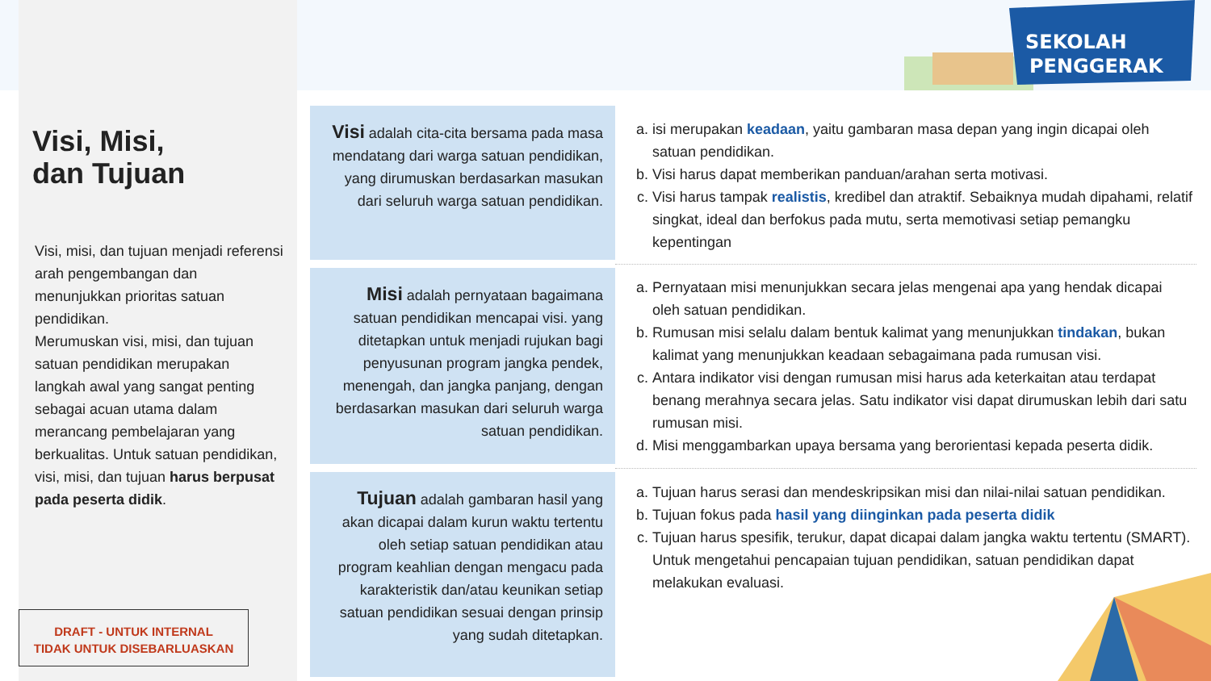SEKOLAH
PENGGERAK
Visi, Misi,
dan Tujuan
Visi, misi, dan tujuan menjadi referensi arah pengembangan dan menunjukkan prioritas satuan pendidikan.
Merumuskan visi, misi, dan tujuan satuan pendidikan merupakan langkah awal yang sangat penting sebagai acuan utama dalam merancang pembelajaran yang berkualitas. Untuk satuan pendidikan, visi, misi, dan tujuan harus berpusat pada peserta didik.
DRAFT - UNTUK INTERNAL
TIDAK UNTUK DISEBARLUASKAN
Visi adalah cita-cita bersama pada masa mendatang dari warga satuan pendidikan, yang dirumuskan berdasarkan masukan dari seluruh warga satuan pendidikan.
Misi adalah pernyataan bagaimana satuan pendidikan mencapai visi. yang ditetapkan untuk menjadi rujukan bagi penyusunan program jangka pendek, menengah, dan jangka panjang, dengan berdasarkan masukan dari seluruh warga satuan pendidikan.
Tujuan adalah gambaran hasil yang akan dicapai dalam kurun waktu tertentu oleh setiap satuan pendidikan atau program keahlian dengan mengacu pada karakteristik dan/atau keunikan setiap satuan pendidikan sesuai dengan prinsip yang sudah ditetapkan.
a. isi merupakan keadaan, yaitu gambaran masa depan yang ingin dicapai oleh satuan pendidikan.
b. Visi harus dapat memberikan panduan/arahan serta motivasi.
c. Visi harus tampak realistis, kredibel dan atraktif. Sebaiknya mudah dipahami, relatif singkat, ideal dan berfokus pada mutu, serta memotivasi setiap pemangku kepentingan
a. Pernyataan misi menunjukkan secara jelas mengenai apa yang hendak dicapai oleh satuan pendidikan.
b. Rumusan misi selalu dalam bentuk kalimat yang menunjukkan tindakan, bukan kalimat yang menunjukkan keadaan sebagaimana pada rumusan visi.
c. Antara indikator visi dengan rumusan misi harus ada keterkaitan atau terdapat benang merahnya secara jelas. Satu indikator visi dapat dirumuskan lebih dari satu rumusan misi.
d. Misi menggambarkan upaya bersama yang berorientasi kepada peserta didik.
a. Tujuan harus serasi dan mendeskripsikan misi dan nilai-nilai satuan pendidikan.
b. Tujuan fokus pada hasil yang diinginkan pada peserta didik
c. Tujuan harus spesifik, terukur, dapat dicapai dalam jangka waktu tertentu (SMART). Untuk mengetahui pencapaian tujuan pendidikan, satuan pendidikan dapat melakukan evaluasi.